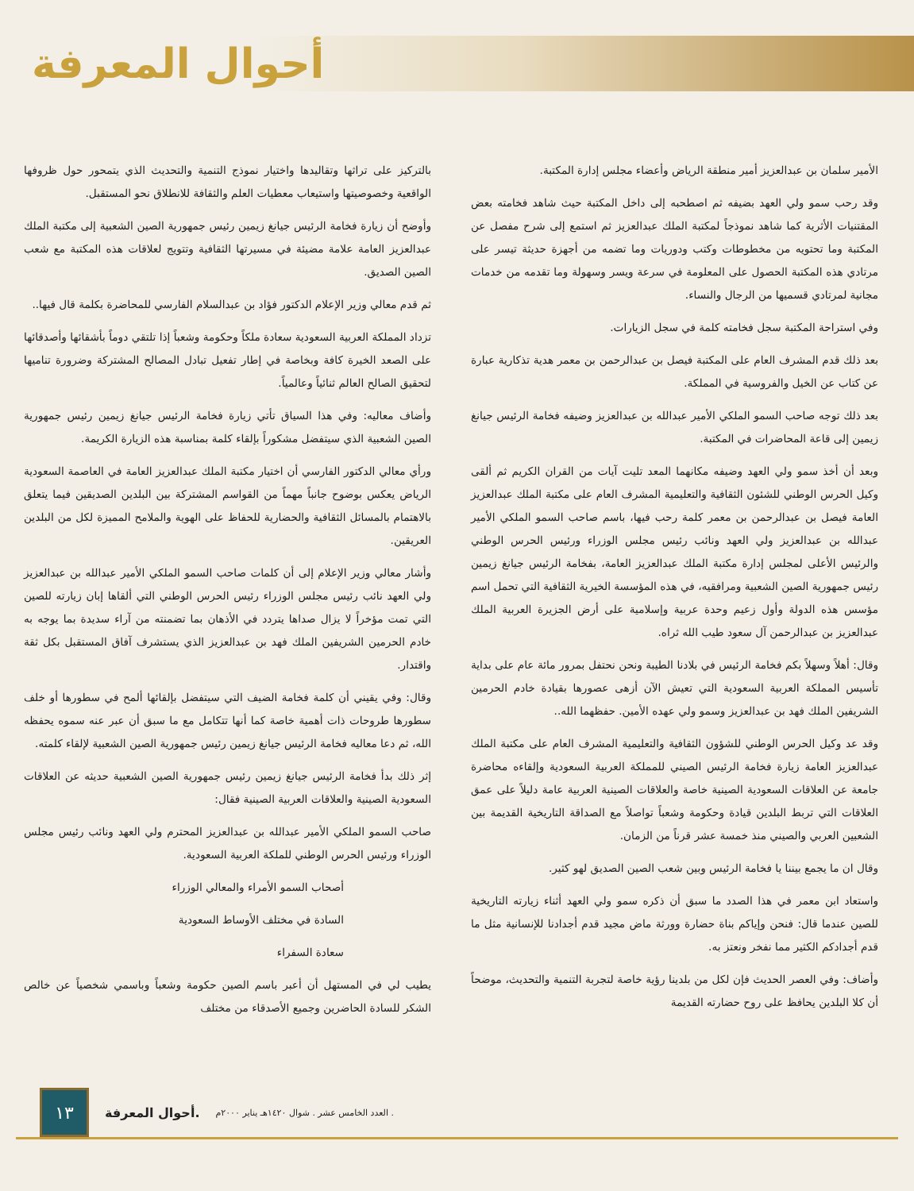أحوال المعرفة
الأمير سلمان بن عبدالعزيز أمير منطقة الرياض وأعضاء مجلس إدارة المكتبة.
وقد رحب سمو ولي العهد بضيفه ثم اصطحبه إلى داخل المكتبة حيث شاهد فخامته بعض المقتنيات الأثرية كما شاهد نموذجاً لمكتبة الملك عبدالعزيز ثم استمع إلى شرح مفصل عن المكتبة وما تحتويه من مخطوطات وكتب ودوريات وما تضمه من أجهزة حديثة تيسر على مرتادي هذه المكتبة الحصول على المعلومة في سرعة ويسر وسهولة وما تقدمه من خدمات مجانية لمرتادي قسميها من الرجال والنساء.
وفي استراحة المكتبة سجل فخامته كلمة في سجل الزيارات.
بعد ذلك قدم المشرف العام على المكتبة فيصل بن عبدالرحمن بن معمر هدية تذكارية عبارة عن كتاب عن الخيل والفروسية في المملكة.
بعد ذلك توجه صاحب السمو الملكي الأمير عبدالله بن عبدالعزيز وضيفه فخامة الرئيس جيانغ زيمين إلى قاعة المحاضرات في المكتبة.
وبعد أن أخذ سمو ولي العهد وضيفه مكانهما المعد تليت آيات من القران الكريم ثم ألقى وكيل الحرس الوطني للشئون الثقافية والتعليمية المشرف العام على مكتبة الملك عبدالعزيز العامة فيصل بن عبدالرحمن بن معمر كلمة رحب فيها، باسم صاحب السمو الملكي الأمير عبدالله بن عبدالعزيز ولي العهد ونائب رئيس مجلس الوزراء ورئيس الحرس الوطني والرئيس الأعلى لمجلس إدارة مكتبة الملك عبدالعزيز العامة، بفخامة الرئيس جيانغ زيمين رئيس جمهورية الصين الشعبية ومرافقيه، في هذه المؤسسة الخيرية الثقافية التي تحمل اسم مؤسس هذه الدولة وأول زعيم وحدة عربية وإسلامية على أرض الجزيرة العربية الملك عبدالعزيز بن عبدالرحمن آل سعود طيب الله ثراه.
وقال: أهلاً وسهلاً بكم فخامة الرئيس في بلادنا الطيبة ونحن نحتفل بمرور مائة عام على بداية تأسيس المملكة العربية السعودية التي تعيش الآن أزهى عصورها بقيادة خادم الحرمين الشريفين الملك فهد بن عبدالعزيز وسمو ولي عهده الأمين. حفظهما الله..
وقد عد وكيل الحرس الوطني للشؤون الثقافية والتعليمية المشرف العام على مكتبة الملك عبدالعزيز العامة زيارة فخامة الرئيس الصيني للمملكة العربية السعودية وإلقاءه محاضرة جامعة عن العلاقات السعودية الصينية خاصة والعلاقات الصينية العربية عامة دليلاً على عمق العلاقات التي تربط البلدين قيادة وحكومة وشعباً تواصلاً مع الصداقة التاريخية القديمة بين الشعبين العربي والصيني منذ خمسة عشر قرناً من الزمان.
وقال ان ما يجمع بيننا يا فخامة الرئيس وبين شعب الصين الصديق لهو كثير.
واستعاد ابن معمر في هذا الصدد ما سبق أن ذكره سمو ولي العهد أثناء زيارته التاريخية للصين عندما قال: فنحن وإياكم بناة حضارة وورثة ماض مجيد قدم أجدادنا للإنسانية مثل ما قدم أجدادكم الكثير مما نفخر ونعتز به.
وأضاف: وفي العصر الحديث فإن لكل من بلدينا رؤية خاصة لتجربة التنمية والتحديث، موضحاً أن كلا البلدين يحافظ على روح حضارته القديمة
بالتركيز على تراثها وتقاليدها واختيار نموذج التنمية والتحديث الذي يتمحور حول ظروفها الواقعية وخصوصيتها واستيعاب معطيات العلم والثقافة للانطلاق نحو المستقبل.
وأوضح أن زيارة فخامة الرئيس جيانغ زيمين رئيس جمهورية الصين الشعبية إلى مكتبة الملك عبدالعزيز العامة علامة مضيئة في مسيرتها الثقافية وتتويج لعلاقات هذه المكتبة مع شعب الصين الصديق.
ثم قدم معالي وزير الإعلام الدكتور فؤاد بن عبدالسلام الفارسي للمحاضرة بكلمة قال فيها..
تزداد المملكة العربية السعودية سعادة ملكاً وحكومة وشعباً إذا تلتقي دوماً بأشقائها وأصدقائها على الصعد الخيرة كافة وبخاصة في إطار تفعيل تبادل المصالح المشتركة وضرورة تناميها لتحقيق الصالح العالم ثنائياً وعالمياً.
وأضاف معاليه: وفي هذا السياق تأتي زيارة فخامة الرئيس جيانغ زيمين رئيس جمهورية الصين الشعبية الذي سيتفضل مشكوراً بإلقاء كلمة بمناسبة هذه الزيارة الكريمة.
ورأي معالي الدكتور الفارسي أن اختيار مكتبة الملك عبدالعزيز العامة في العاصمة السعودية الرياض يعكس بوضوح جانباً مهماً من القواسم المشتركة بين البلدين الصديقين فيما يتعلق بالاهتمام بالمسائل الثقافية والحضارية للحفاظ على الهوية والملامح المميزة لكل من البلدين العريقين.
وأشار معالي وزير الإعلام إلى أن كلمات صاحب السمو الملكي الأمير عبدالله بن عبدالعزيز ولي العهد نائب رئيس مجلس الوزراء رئيس الحرس الوطني التي ألقاها إبان زيارته للصين التي تمت مؤخراً لا يزال صداها يتردد في الأذهان بما تضمنته من آراء سديدة بما يوجه به خادم الحرمين الشريفين الملك فهد بن عبدالعزيز الذي يستشرف آفاق المستقبل بكل ثقة واقتدار.
وقال: وفي يقيني أن كلمة فخامة الضيف التي سيتفضل بإلقائها ألمح في سطورها أو خلف سطورها طروحات ذات أهمية خاصة كما أنها تتكامل مع ما سبق أن عبر عنه سموه يحفظه الله، ثم دعا معاليه فخامة الرئيس جيانغ زيمين رئيس جمهورية الصين الشعبية لإلقاء كلمته.
إثر ذلك بدأ فخامة الرئيس جيانغ زيمين رئيس جمهورية الصين الشعبية حديثه عن العلاقات السعودية الصينية والعلاقات العربية الصينية فقال:
صاحب السمو الملكي الأمير عبدالله بن عبدالعزيز المحترم ولي العهد ونائب رئيس مجلس الوزراء ورئيس الحرس الوطني للملكة العربية السعودية.
أصحاب السمو الأمراء والمعالي الوزراء
السادة في مختلف الأوساط السعودية
سعادة السفراء
يطيب لي في المستهل أن أعبر باسم الصين حكومة وشعباً وباسمي شخصياً عن خالص الشكر للسادة الحاضرين وجميع الأصدقاء من مختلف
١٣
أحوال المعرفة. العدد الخامس عشر . شوال ١٤٢٠هـ يناير ٢٠٠٠م .